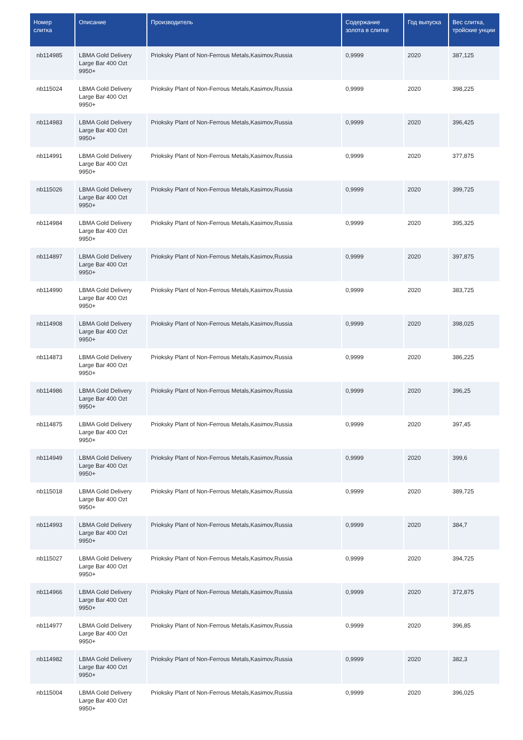| Номер слитка | Описание | Производитель | Содержание золота в слитке | Год выпуска | Вес слитка, тройские унции |
| --- | --- | --- | --- | --- | --- |
| nb114985 | LBMA Gold Delivery Large Bar 400 Ozt 9950+ | Prioksky Plant of Non-Ferrous Metals,Kasimov,Russia | 0,9999 | 2020 | 387,125 |
| nb115024 | LBMA Gold Delivery Large Bar 400 Ozt 9950+ | Prioksky Plant of Non-Ferrous Metals,Kasimov,Russia | 0,9999 | 2020 | 398,225 |
| nb114983 | LBMA Gold Delivery Large Bar 400 Ozt 9950+ | Prioksky Plant of Non-Ferrous Metals,Kasimov,Russia | 0,9999 | 2020 | 396,425 |
| nb114991 | LBMA Gold Delivery Large Bar 400 Ozt 9950+ | Prioksky Plant of Non-Ferrous Metals,Kasimov,Russia | 0,9999 | 2020 | 377,875 |
| nb115026 | LBMA Gold Delivery Large Bar 400 Ozt 9950+ | Prioksky Plant of Non-Ferrous Metals,Kasimov,Russia | 0,9999 | 2020 | 399,725 |
| nb114984 | LBMA Gold Delivery Large Bar 400 Ozt 9950+ | Prioksky Plant of Non-Ferrous Metals,Kasimov,Russia | 0,9999 | 2020 | 395,325 |
| nb114897 | LBMA Gold Delivery Large Bar 400 Ozt 9950+ | Prioksky Plant of Non-Ferrous Metals,Kasimov,Russia | 0,9999 | 2020 | 397,875 |
| nb114990 | LBMA Gold Delivery Large Bar 400 Ozt 9950+ | Prioksky Plant of Non-Ferrous Metals,Kasimov,Russia | 0,9999 | 2020 | 383,725 |
| nb114908 | LBMA Gold Delivery Large Bar 400 Ozt 9950+ | Prioksky Plant of Non-Ferrous Metals,Kasimov,Russia | 0,9999 | 2020 | 398,025 |
| nb114873 | LBMA Gold Delivery Large Bar 400 Ozt 9950+ | Prioksky Plant of Non-Ferrous Metals,Kasimov,Russia | 0,9999 | 2020 | 386,225 |
| nb114986 | LBMA Gold Delivery Large Bar 400 Ozt 9950+ | Prioksky Plant of Non-Ferrous Metals,Kasimov,Russia | 0,9999 | 2020 | 396,25 |
| nb114875 | LBMA Gold Delivery Large Bar 400 Ozt 9950+ | Prioksky Plant of Non-Ferrous Metals,Kasimov,Russia | 0,9999 | 2020 | 397,45 |
| nb114949 | LBMA Gold Delivery Large Bar 400 Ozt 9950+ | Prioksky Plant of Non-Ferrous Metals,Kasimov,Russia | 0,9999 | 2020 | 399,6 |
| nb115018 | LBMA Gold Delivery Large Bar 400 Ozt 9950+ | Prioksky Plant of Non-Ferrous Metals,Kasimov,Russia | 0,9999 | 2020 | 389,725 |
| nb114993 | LBMA Gold Delivery Large Bar 400 Ozt 9950+ | Prioksky Plant of Non-Ferrous Metals,Kasimov,Russia | 0,9999 | 2020 | 384,7 |
| nb115027 | LBMA Gold Delivery Large Bar 400 Ozt 9950+ | Prioksky Plant of Non-Ferrous Metals,Kasimov,Russia | 0,9999 | 2020 | 394,725 |
| nb114966 | LBMA Gold Delivery Large Bar 400 Ozt 9950+ | Prioksky Plant of Non-Ferrous Metals,Kasimov,Russia | 0,9999 | 2020 | 372,875 |
| nb114977 | LBMA Gold Delivery Large Bar 400 Ozt 9950+ | Prioksky Plant of Non-Ferrous Metals,Kasimov,Russia | 0,9999 | 2020 | 396,85 |
| nb114982 | LBMA Gold Delivery Large Bar 400 Ozt 9950+ | Prioksky Plant of Non-Ferrous Metals,Kasimov,Russia | 0,9999 | 2020 | 382,3 |
| nb115004 | LBMA Gold Delivery Large Bar 400 Ozt 9950+ | Prioksky Plant of Non-Ferrous Metals,Kasimov,Russia | 0,9999 | 2020 | 396,025 |